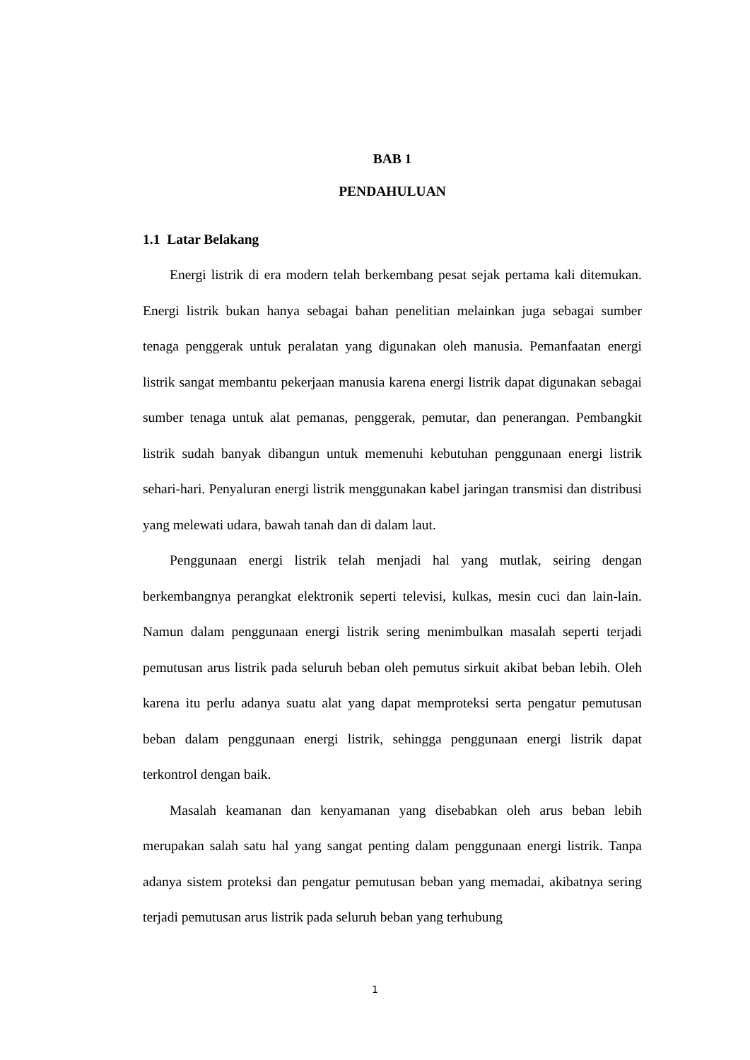BAB 1
PENDAHULUAN
1.1 Latar Belakang
Energi listrik di era modern telah berkembang pesat sejak pertama kali ditemukan. Energi listrik bukan hanya sebagai bahan penelitian melainkan juga sebagai sumber tenaga penggerak untuk peralatan yang digunakan oleh manusia. Pemanfaatan energi listrik sangat membantu pekerjaan manusia karena energi listrik dapat digunakan sebagai sumber tenaga untuk alat pemanas, penggerak, pemutar, dan penerangan. Pembangkit listrik sudah banyak dibangun untuk memenuhi kebutuhan penggunaan energi listrik sehari-hari. Penyaluran energi listrik menggunakan kabel jaringan transmisi dan distribusi yang melewati udara, bawah tanah dan di dalam laut.
Penggunaan energi listrik telah menjadi hal yang mutlak, seiring dengan berkembangnya perangkat elektronik seperti televisi, kulkas, mesin cuci dan lain-lain. Namun dalam penggunaan energi listrik sering menimbulkan masalah seperti terjadi pemutusan arus listrik pada seluruh beban oleh pemutus sirkuit akibat beban lebih. Oleh karena itu perlu adanya suatu alat yang dapat memproteksi serta pengatur pemutusan beban dalam penggunaan energi listrik, sehingga penggunaan energi listrik dapat terkontrol dengan baik.
Masalah keamanan dan kenyamanan yang disebabkan oleh arus beban lebih merupakan salah satu hal yang sangat penting dalam penggunaan energi listrik. Tanpa adanya sistem proteksi dan pengatur pemutusan beban yang memadai, akibatnya sering terjadi pemutusan arus listrik pada seluruh beban yang terhubung
1